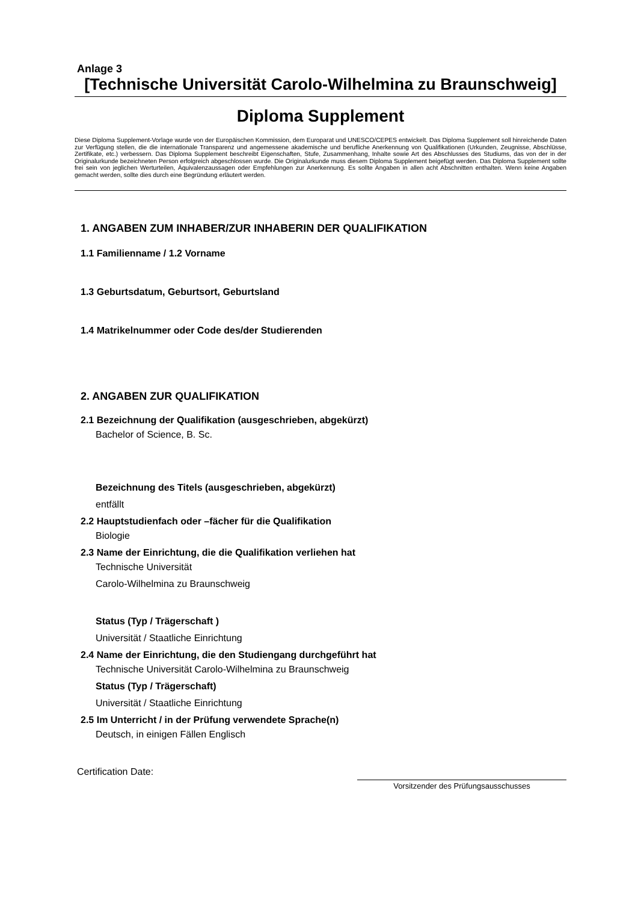Anlage 3
[Technische Universität Carolo-Wilhelmina zu Braunschweig]
Diploma Supplement
Diese Diploma Supplement-Vorlage wurde von der Europäischen Kommission, dem Europarat und UNESCO/CEPES entwickelt. Das Diploma Supplement soll hinreichende Daten zur Verfügung stellen, die die internationale Transparenz und angemessene akademische und berufliche Anerkennung von Qualifikationen (Urkunden, Zeugnisse, Abschlüsse, Zertifikate, etc.) verbessern. Das Diploma Supplement beschreibt Eigenschaften, Stufe, Zusammenhang, Inhalte sowie Art des Abschlusses des Studiums, das von der in der Originalurkunde bezeichneten Person erfolgreich abgeschlossen wurde. Die Originalurkunde muss diesem Diploma Supplement beigefügt werden. Das Diploma Supplement sollte frei sein von jeglichen Werturteilen, Äquivalenzaussagen oder Empfehlungen zur Anerkennung. Es sollte Angaben in allen acht Abschnitten enthalten. Wenn keine Angaben gemacht werden, sollte dies durch eine Begründung erläutert werden.
1. ANGABEN ZUM INHABER/ZUR INHABERIN DER QUALIFIKATION
1.1 Familienname / 1.2 Vorname
1.3 Geburtsdatum, Geburtsort, Geburtsland
1.4 Matrikelnummer oder Code des/der Studierenden
2. ANGABEN ZUR QUALIFIKATION
2.1 Bezeichnung der Qualifikation (ausgeschrieben, abgekürzt)
Bachelor of Science, B. Sc.
Bezeichnung des Titels (ausgeschrieben, abgekürzt)
entfällt
2.2 Hauptstudienfach oder –fächer für die Qualifikation
Biologie
2.3 Name der Einrichtung, die die Qualifikation verliehen hat
Technische Universität
Carolo-Wilhelmina zu Braunschweig
Status (Typ / Trägerschaft )
Universität / Staatliche Einrichtung
2.4 Name der Einrichtung, die den Studiengang durchgeführt hat
Technische Universität Carolo-Wilhelmina zu Braunschweig
Status (Typ / Trägerschaft)
Universität / Staatliche Einrichtung
2.5 Im Unterricht / in der Prüfung verwendete Sprache(n)
Deutsch, in einigen Fällen Englisch
Certification Date:
Vorsitzender des Prüfungsausschusses